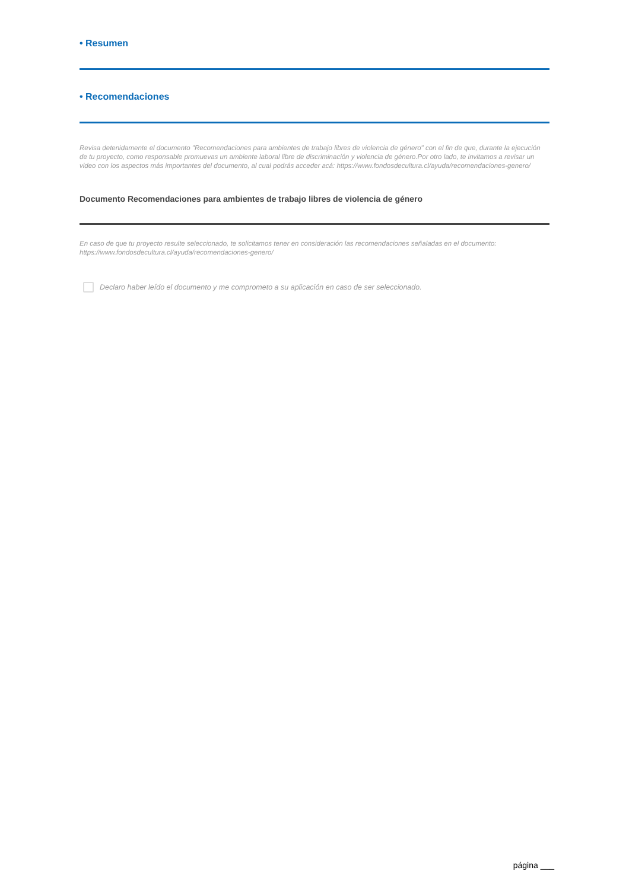• Resumen
• Recomendaciones
Revisa detenidamente el documento "Recomendaciones para ambientes de trabajo libres de violencia de género" con el fin de que, durante la ejecución de tu proyecto, como responsable promuevas un ambiente laboral libre de discriminación y violencia de género.Por otro lado, te invitamos a revisar un video con los aspectos más importantes del documento, al cual podrás acceder acá: https://www.fondosdecultura.cl/ayuda/recomendaciones-genero/
Documento Recomendaciones para ambientes de trabajo libres de violencia de género
En caso de que tu proyecto resulte seleccionado, te solicitamos tener en consideración las recomendaciones señaladas en el documento: https://www.fondosdecultura.cl/ayuda/recomendaciones-genero/
Declaro haber leído el documento y me comprometo a su aplicación en caso de ser seleccionado.
página ___